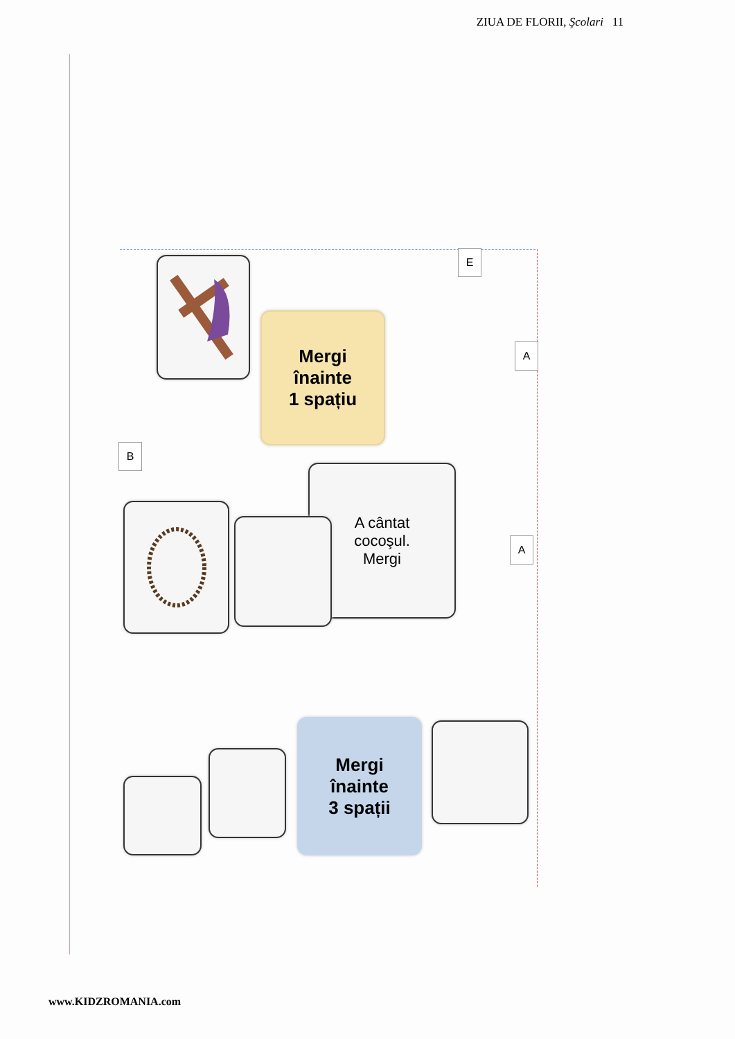ZIUA DE FLORII, Şcolari 11
E
Mergi
înainte
1 spațiu
A
B
A cântat
cocoşul.
Mergi
A
Mergi
înainte
3 spații
www.KIDZROMANIA.com